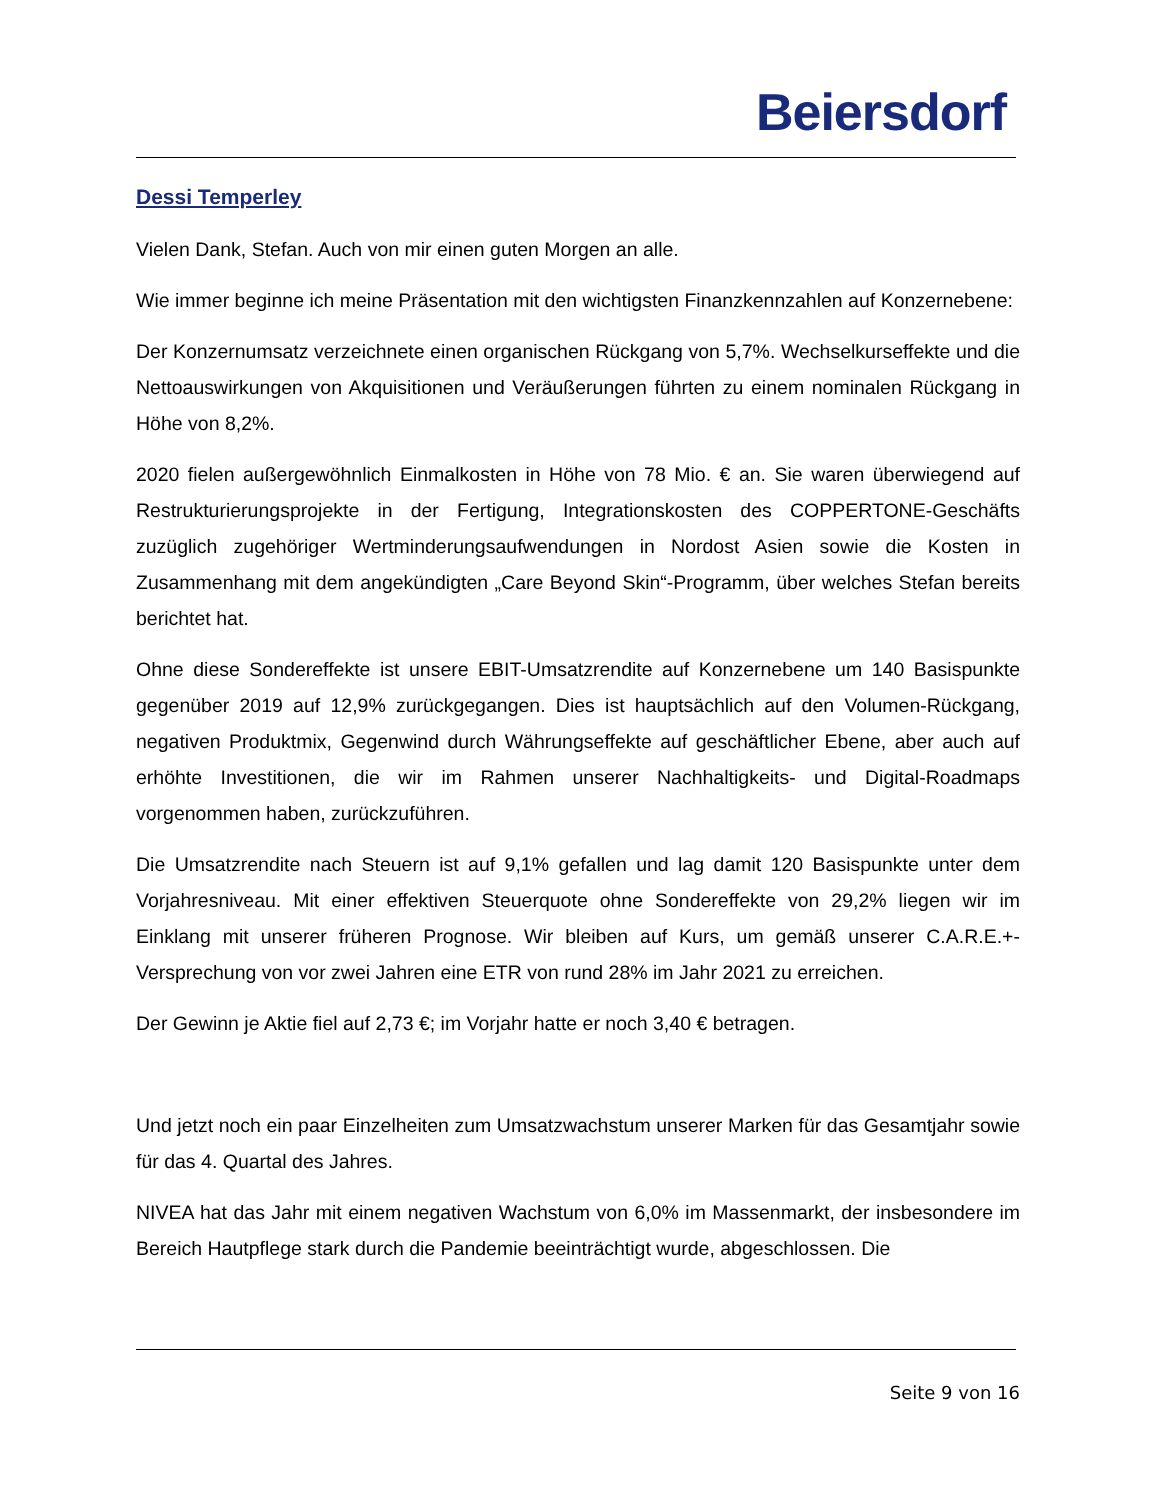Beiersdorf
Dessi Temperley
Vielen Dank, Stefan. Auch von mir einen guten Morgen an alle.
Wie immer beginne ich meine Präsentation mit den wichtigsten Finanzkennzahlen auf Konzernebene:
Der Konzernumsatz verzeichnete einen organischen Rückgang von 5,7%. Wechselkurseffekte und die Nettoauswirkungen von Akquisitionen und Veräußerungen führten zu einem nominalen Rückgang in Höhe von 8,2%.
2020 fielen außergewöhnlich Einmalkosten in Höhe von 78 Mio. € an. Sie waren überwiegend auf Restrukturierungsprojekte in der Fertigung, Integrationskosten des COPPERTONE-Geschäfts zuzüglich zugehöriger Wertminderungsaufwendungen in Nordost Asien sowie die Kosten in Zusammenhang mit dem angekündigten „Care Beyond Skin“-Programm, über welches Stefan bereits berichtet hat.
Ohne diese Sondereffekte ist unsere EBIT-Umsatzrendite auf Konzernebene um 140 Basispunkte gegenüber 2019 auf 12,9% zurückgegangen. Dies ist hauptsächlich auf den Volumen-Rückgang, negativen Produktmix, Gegenwind durch Währungseffekte auf geschäftlicher Ebene, aber auch auf erhöhte Investitionen, die wir im Rahmen unserer Nachhaltigkeits- und Digital-Roadmaps vorgenommen haben, zurückzuführen.
Die Umsatzrendite nach Steuern ist auf 9,1% gefallen und lag damit 120 Basispunkte unter dem Vorjahresniveau. Mit einer effektiven Steuerquote ohne Sondereffekte von 29,2% liegen wir im Einklang mit unserer früheren Prognose. Wir bleiben auf Kurs, um gemäß unserer C.A.R.E.+-Versprechung von vor zwei Jahren eine ETR von rund 28% im Jahr 2021 zu erreichen.
Der Gewinn je Aktie fiel auf 2,73 €; im Vorjahr hatte er noch 3,40 € betragen.
Und jetzt noch ein paar Einzelheiten zum Umsatzwachstum unserer Marken für das Gesamtjahr sowie für das 4. Quartal des Jahres.
NIVEA hat das Jahr mit einem negativen Wachstum von 6,0% im Massenmarkt, der insbesondere im Bereich Hautpflege stark durch die Pandemie beeinträchtigt wurde, abgeschlossen. Die
Seite 9 von 16